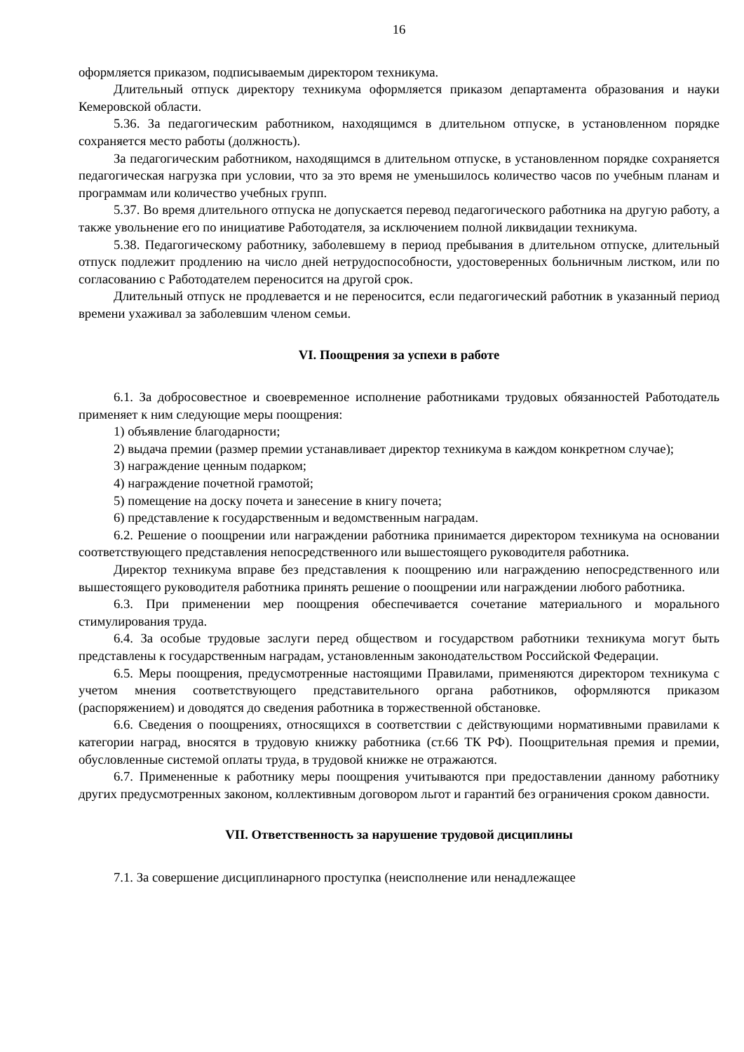16
оформляется приказом, подписываемым директором техникума.
Длительный отпуск директору техникума оформляется приказом департамента образования и науки Кемеровской области.
5.36. За педагогическим работником, находящимся в длительном отпуске, в установленном порядке сохраняется место работы (должность).
За педагогическим работником, находящимся в длительном отпуске, в установленном порядке сохраняется педагогическая нагрузка при условии, что за это время не уменьшилось количество часов по учебным планам и программам или количество учебных групп.
5.37. Во время длительного отпуска не допускается перевод педагогического работника на другую работу, а также увольнение его по инициативе Работодателя, за исключением полной ликвидации техникума.
5.38. Педагогическому работнику, заболевшему в период пребывания в длительном отпуске, длительный отпуск подлежит продлению на число дней нетрудоспособности, удостоверенных больничным листком, или по согласованию с Работодателем переносится на другой срок.
Длительный отпуск не продлевается и не переносится, если педагогический работник в указанный период времени ухаживал за заболевшим членом семьи.
VI. Поощрения за успехи в работе
6.1. За добросовестное и своевременное исполнение работниками трудовых обязанностей Работодатель применяет к ним следующие меры поощрения:
1) объявление благодарности;
2) выдача премии (размер премии устанавливает директор техникума в каждом конкретном случае);
3) награждение ценным подарком;
4) награждение почетной грамотой;
5) помещение на доску почета и занесение в книгу почета;
6) представление к государственным и ведомственным наградам.
6.2. Решение о поощрении или награждении работника принимается директором техникума на основании соответствующего представления непосредственного или вышестоящего руководителя работника.
Директор техникума вправе без представления к поощрению или награждению непосредственного или вышестоящего руководителя работника принять решение о поощрении или награждении любого работника.
6.3. При применении мер поощрения обеспечивается сочетание материального и морального стимулирования труда.
6.4. За особые трудовые заслуги перед обществом и государством работники техникума могут быть представлены к государственным наградам, установленным законодательством Российской Федерации.
6.5. Меры поощрения, предусмотренные настоящими Правилами, применяются директором техникума с учетом мнения соответствующего представительного органа работников, оформляются приказом (распоряжением) и доводятся до сведения работника в торжественной обстановке.
6.6. Сведения о поощрениях, относящихся в соответствии с действующими нормативными правилами к категории наград, вносятся в трудовую книжку работника (ст.66 ТК РФ). Поощрительная премия и премии, обусловленные системой оплаты труда, в трудовой книжке не отражаются.
6.7. Примененные к работнику меры поощрения учитываются при предоставлении данному работнику других предусмотренных законом, коллективным договором льгот и гарантий без ограничения сроком давности.
VII. Ответственность за нарушение трудовой дисциплины
7.1. За совершение дисциплинарного проступка (неисполнение или ненадлежащее